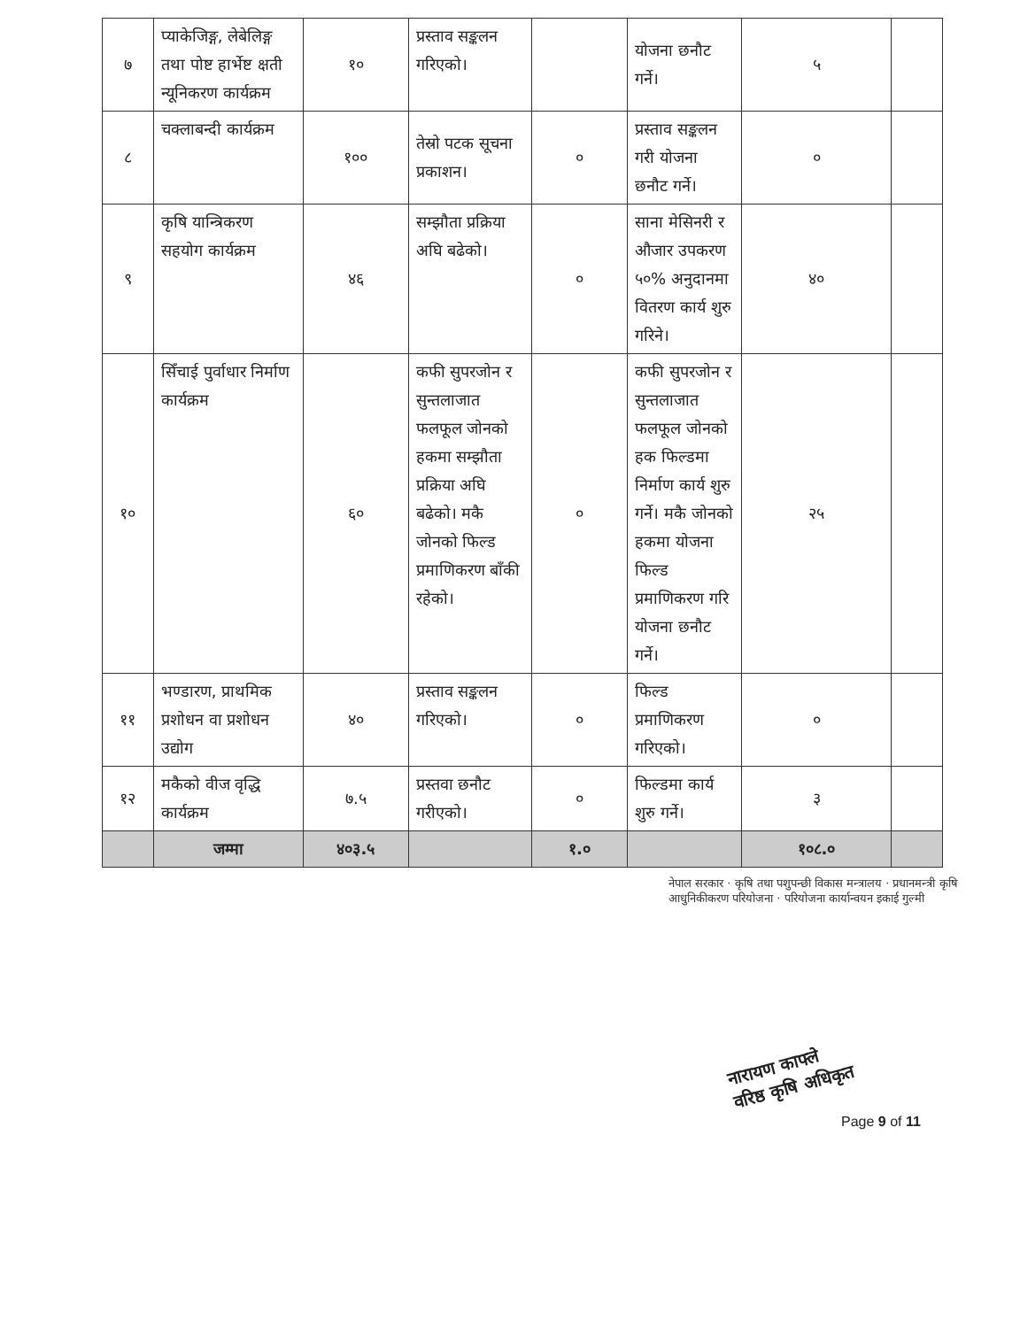| ७ | प्याकेजिङ्ग, लेबेलिङ्ग तथा पोष्ट हार्भेष्ट क्षती न्यूनिकरण कार्यक्रम | १० | प्रस्ताव सङ्कलन गरिएको। | | योजना छनौट गर्ने। | ५ | |
| ८ | चक्लाबन्दी कार्यक्रम | १०० | तेस्रो पटक सूचना प्रकाशन। | ० | प्रस्ताव सङ्कलन गरी योजना छनौट गर्ने। | ० | |
| ९ | कृषि यान्त्रिकरण सहयोग कार्यक्रम | ४६ | सम्झौता प्रक्रिया अघि बढेको। | ० | साना मेसिनरी र औजार उपकरण ५०% अनुदानमा वितरण कार्य शुरु गरिने। | ४० | |
| १० | सिँचाई पुर्वाधार निर्माण कार्यक्रम | ६० | कफी सुपरजोन र सुन्तलाजात फलफूल जोनको हकमा सम्झौता प्रक्रिया अघि बढेको। मकै जोनको फिल्ड प्रमाणिकरण बाँकी रहेको। | ० | कफी सुपरजोन र सुन्तलाजात फलफूल जोनको हक फिल्डमा निर्माण कार्य शुरु गर्ने। मकै जोनको हकमा योजना फिल्ड प्रमाणिकरण गरि योजना छनौट गर्ने। | २५ | |
| ११ | भण्डारण, प्राथमिक प्रशोधन वा प्रशोधन उद्योग | ४० | प्रस्ताव सङ्कलन गरिएको। | ० | फिल्ड प्रमाणिकरण गरिएको। | ० | |
| १२ | मकैको वीज वृद्धि कार्यक्रम | ७.५ | प्रस्तवा छनौट गरीएको। | ० | फिल्डमा कार्य शुरु गर्ने। | ३ | |
| | जम्मा | ४०३.५ | | १.० | | १०८.० | |
नेपाल सरकार · कृषि तथा पशुपन्छी विकास मन्त्रालय · प्रधानमन्त्री कृषि आधुनिकीकरण परियोजना · परियोजना कार्यान्वयन इकाई गुल्मी
नारायण काफ्ले
वरिष्ठ कृषि अधिकृत
Page 9 of 11